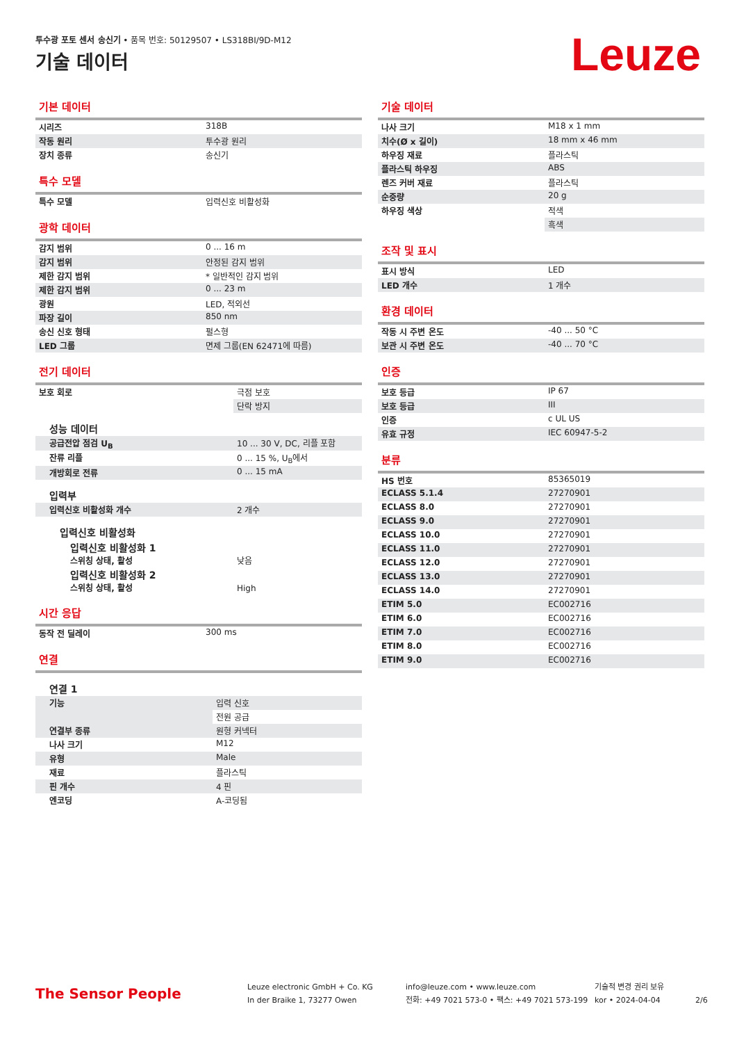투수광 포토 센서 송신기 • 품목 번호: 50129507 • LS318BI/9D-M12
기술 데이터 Leuze
기본 데이터
| 시리즈 | 318B |
| 작동 원리 | 투수광 원리 |
| 장치 종류 | 송신기 |
특수 모델
| 특수 모델 | 입력신호 비활성화 |
광학 데이터
| 감지 범위 | 0 ... 16 m |
| 감지 범위 | 안정된 감지 범위 |
| 제한 감지 범위 | * 일반적인 감지 범위 |
| 제한 감지 범위 | 0 ... 23 m |
| 광원 | LED, 적외선 |
| 파장 길이 | 850 nm |
| 송신 신호 형태 | 펄스형 |
| LED 그룹 | 면제 그룹(EN 62471에 따름) |
전기 데이터
| 보호 회로 | 극점 보호 |
| | 단락 방지 |
| 성능 데이터 | |
| 공급전압 점검 U<sub>B</sub> | 10 ... 30 V, DC, 리플 포함 |
| 잔류 리플 | 0 ... 15 %, U<sub>B</sub>에서 |
| 개방회로 전류 | 0 ... 15 mA |
| 입력부 | |
| 입력신호 비활성화 개수 | 2 개수 |
| 입력신호 비활성화 | |
| 입력신호 비활성화 1 스위칭 상태, 활성 | 낮음 |
| 입력신호 비활성화 2 스위칭 상태, 활성 | High |
시간 응답
| 동작 전 딜레이 | 300 ms |
연결
| 연결 1 | |
| 기능 | 입력 신호 |
| | 전원 공급 |
| 연결부 종류 | 원형 커넥터 |
| 나사 크기 | M12 |
| 유형 | Male |
| 재료 | 플라스틱 |
| 핀 개수 | 4 핀 |
| 엔코딩 | A-코딩됨 |
기술 데이터
| 나사 크기 | M18 x 1 mm |
| 치수(Ø x 길이) | 18 mm x 46 mm |
| 하우징 재료 | 플라스틱 |
| 플라스틱 하우징 | ABS |
| 렌즈 커버 재료 | 플라스틱 |
| 순중량 | 20 g |
| 하우징 색상 | 적색 |
| | 흑색 |
조작 및 표시
| 표시 방식 | LED |
| LED 개수 | 1 개수 |
환경 데이터
| 작동 시 주변 온도 | -40 ... 50 °C |
| 보관 시 주변 온도 | -40 ... 70 °C |
인증
| 보호 등급 | IP 67 |
| 보호 등급 | III |
| 인증 | c UL US |
| 유효 규정 | IEC 60947-5-2 |
분류
| HS 번호 | 85365019 |
| ECLASS 5.1.4 | 27270901 |
| ECLASS 8.0 | 27270901 |
| ECLASS 9.0 | 27270901 |
| ECLASS 10.0 | 27270901 |
| ECLASS 11.0 | 27270901 |
| ECLASS 12.0 | 27270901 |
| ECLASS 13.0 | 27270901 |
| ECLASS 14.0 | 27270901 |
| ETIM 5.0 | EC002716 |
| ETIM 6.0 | EC002716 |
| ETIM 7.0 | EC002716 |
| ETIM 8.0 | EC002716 |
| ETIM 9.0 | EC002716 |
The Sensor People
Leuze electronic GmbH + Co. KG
In der Braike 1, 73277 Owen
info@leuze.com • www.leuze.com
전화: +49 7021 573-0 • 팩스: +49 7021 573-199
기술적 변경 권리 보유
kor • 2024-04-04
2/6